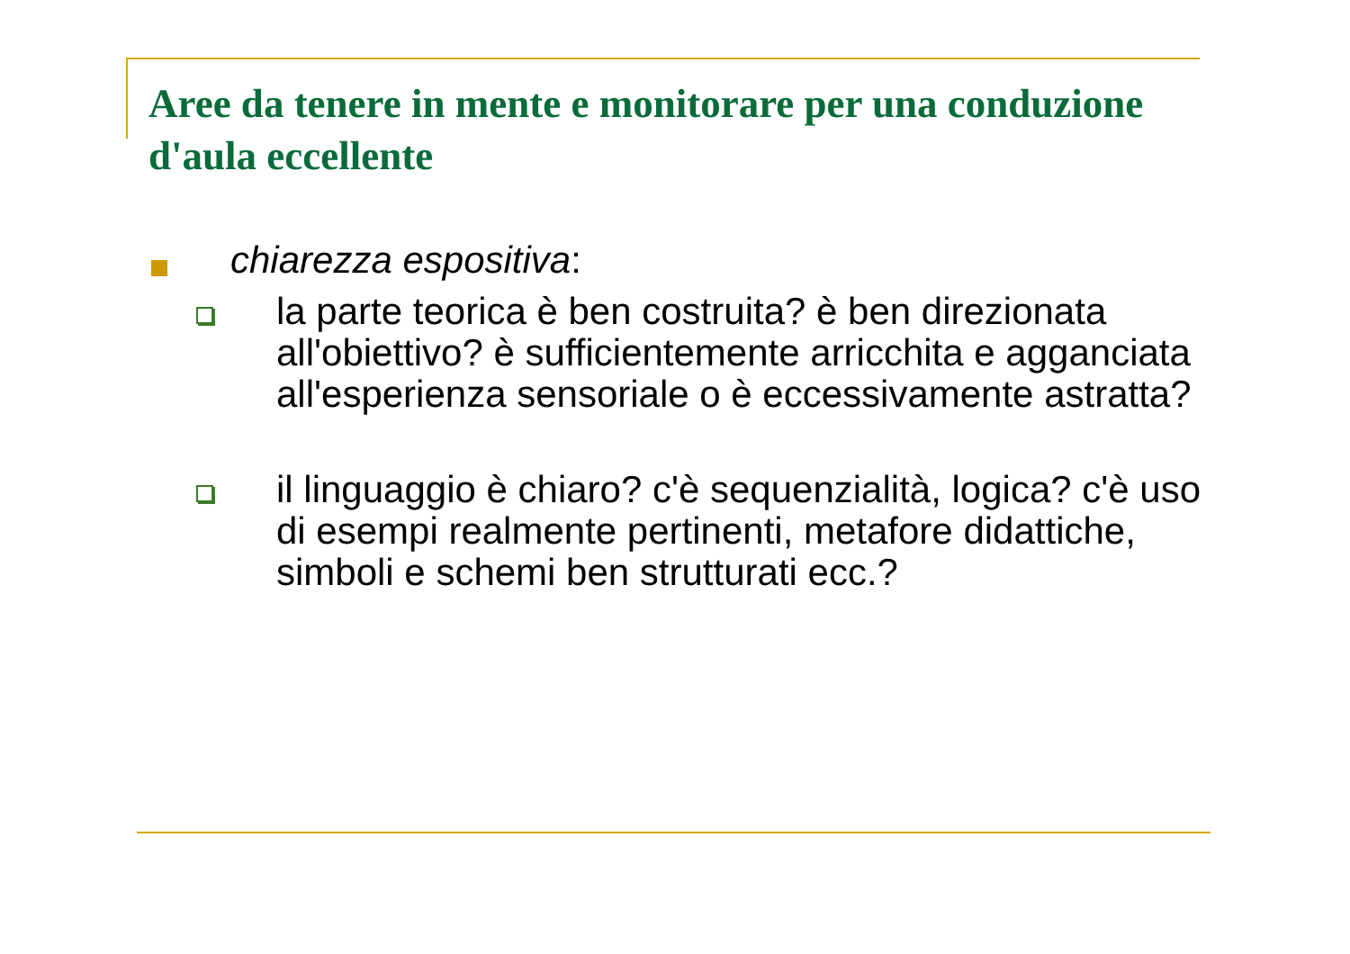Aree da tenere in mente e monitorare per una conduzione d'aula eccellente
chiarezza espositiva:
la parte teorica è ben costruita? è ben direzionata all'obiettivo? è sufficientemente arricchita e agganciata all'esperienza sensoriale o è eccessivamente astratta?
il linguaggio è chiaro? c'è sequenzialità, logica? c'è uso di esempi realmente pertinenti, metafore didattiche, simboli e schemi ben strutturati ecc.?